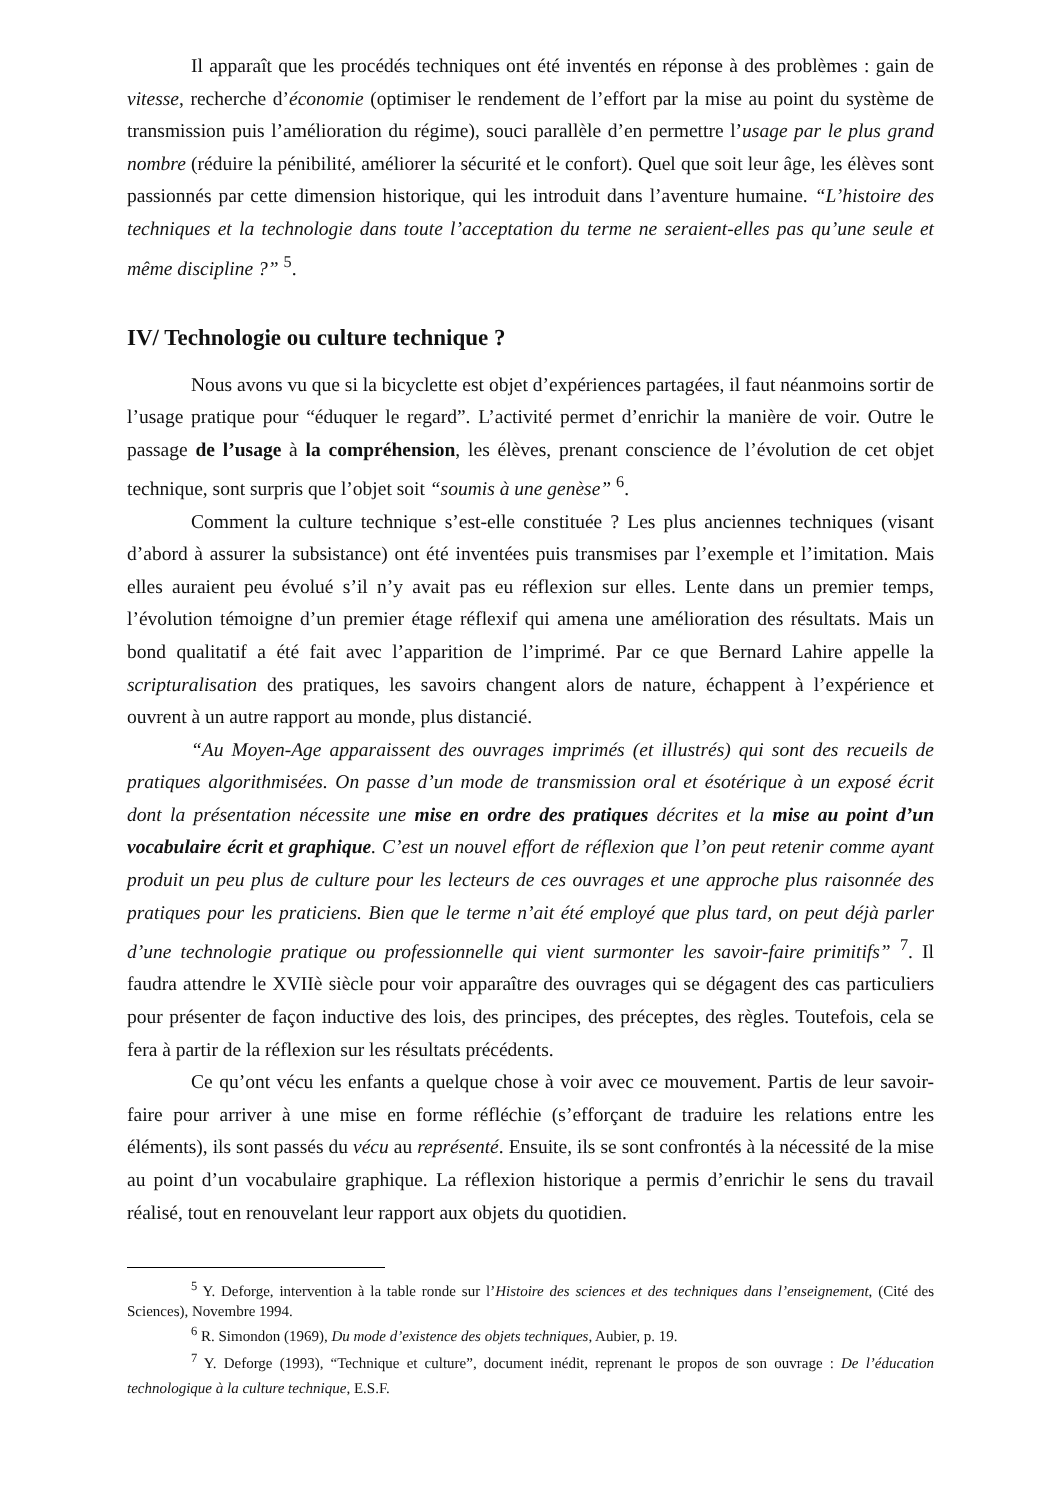Il apparaît que les procédés techniques ont été inventés en réponse à des problèmes : gain de vitesse, recherche d’économie (optimiser le rendement de l’effort par la mise au point du système de transmission puis l’amélioration du régime), souci parallèle d’en permettre l’usage par le plus grand nombre (réduire la pénibilité, améliorer la sécurité et le confort). Quel que soit leur âge, les élèves sont passionnés par cette dimension historique, qui les introduit dans l’aventure humaine. “L’histoire des techniques et la technologie dans toute l’acceptation du terme ne seraient-elles pas qu’une seule et même discipline ?” <sup>5</sup>.
IV/ Technologie ou culture technique ?
Nous avons vu que si la bicyclette est objet d’expériences partagées, il faut néanmoins sortir de l’usage pratique pour “éduquer le regard”. L’activité permet d’enrichir la manière de voir. Outre le passage de l’usage à la compréhension, les élèves, prenant conscience de l’évolution de cet objet technique, sont surpris que l’objet soit “soumis à une genèse” <sup>6</sup>.
Comment la culture technique s’est-elle constituée ? Les plus anciennes techniques (visant d’abord à assurer la subsistance) ont été inventées puis transmises par l’exemple et l’imitation. Mais elles auraient peu évolué s’il n’y avait pas eu réflexion sur elles. Lente dans un premier temps, l’évolution témoigne d’un premier étage réflexif qui amena une amélioration des résultats. Mais un bond qualitatif a été fait avec l’apparition de l’imprimé. Par ce que Bernard Lahire appelle la scripturalisation des pratiques, les savoirs changent alors de nature, échappent à l’expérience et ouvrent à un autre rapport au monde, plus distancié.
“Au Moyen-Age apparaissent des ouvrages imprimés (et illustrés) qui sont des recueils de pratiques algorithmisées. On passe d’un mode de transmission oral et ésotérique à un exposé écrit dont la présentation nécessite une mise en ordre des pratiques décrites et la mise au point d’un vocabulaire écrit et graphique. C’est un nouvel effort de réflexion que l’on peut retenir comme ayant produit un peu plus de culture pour les lecteurs de ces ouvrages et une approche plus raisonnée des pratiques pour les praticiens. Bien que le terme n’ait été employé que plus tard, on peut déjà parler d’une technologie pratique ou professionnelle qui vient surmonter les savoir-faire primitifs” <sup>7</sup>. Il faudra attendre le XVIIè siècle pour voir apparaître des ouvrages qui se dégagent des cas particuliers pour présenter de façon inductive des lois, des principes, des préceptes, des règles. Toutefois, cela se fera à partir de la réflexion sur les résultats précédents.
Ce qu’ont vécu les enfants a quelque chose à voir avec ce mouvement. Partis de leur savoir-faire pour arriver à une mise en forme réfléchie (s’efforçant de traduire les relations entre les éléments), ils sont passés du vécu au représenté. Ensuite, ils se sont confrontés à la nécessité de la mise au point d’un vocabulaire graphique. La réflexion historique a permis d’enrichir le sens du travail réalisé, tout en renouvelant leur rapport aux objets du quotidien.
<sup>5</sup> Y. Deforge, intervention à la table ronde sur l’Histoire des sciences et des techniques dans l’enseignement, (Cité des Sciences), Novembre 1994.
<sup>6</sup> R. Simondon (1969), Du mode d’existence des objets techniques, Aubier, p. 19.
<sup>7</sup> Y. Deforge (1993), “Technique et culture”, document inédit, reprenant le propos de son ouvrage : De l’éducation technologique à la culture technique, E.S.F.